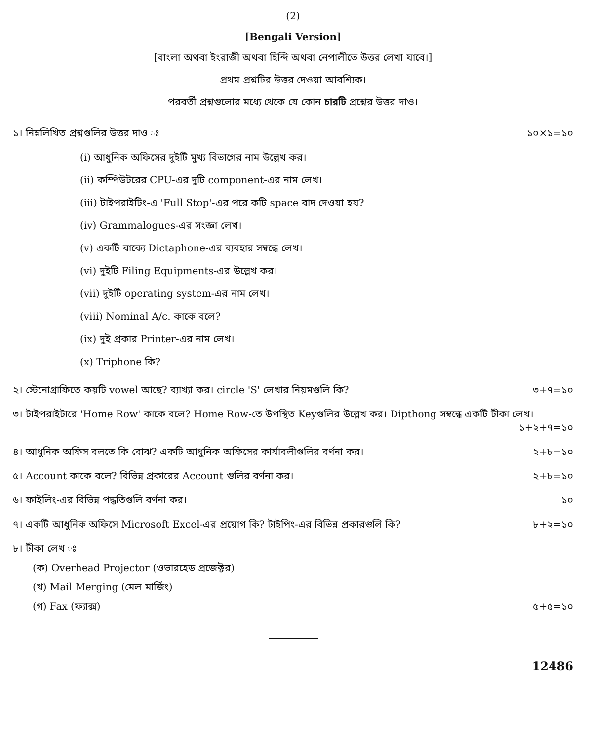(2)
[Bengali Version]
[বাংলা অথবা ইংরাজী অথবা হিন্দি অথবা নেপালীতে উত্তর লেখা যাবে।]
প্রথম প্রশ্নটির উত্তর দেওয়া আবশ্যিক।
পরবর্তী প্রশ্নগুলোর মধ্যে থেকে যে কোন চারটি প্রশ্নের উত্তর দাও।
১। নিম্নলিখিত প্রশ্নগুলির উত্তর দাও ঃ ১০×১=১০
(i) আধুনিক অফিসের দুইটি মুখ্য বিভাগের নাম উল্লেখ কর।
(ii) কম্পিউটরের CPU-এর দুটি component-এর নাম লেখ।
(iii) টাইপরাইটিং-এ 'Full Stop'-এর পরে কটি space বাদ দেওয়া হয়?
(iv) Grammalogues-এর সংজ্ঞা লেখ।
(v) একটি বাক্যে Dictaphone-এর ব্যবহার সম্বন্ধে লেখ।
(vi) দুইটি Filing Equipments-এর উল্লেখ কর।
(vii) দুইটি operating system-এর নাম লেখ।
(viii) Nominal A/c. কাকে বলে?
(ix) দুই প্রকার Printer-এর নাম লেখ।
(x) Triphone কি?
২। স্টেনোগ্রাফিতে কয়টি vowel আছে? ব্যাখ্যা কর। circle 'S' লেখার নিয়মগুলি কি? ৩+৭=১০
৩। টাইপরাইটারে 'Home Row' কাকে বলে? Home Row-তে উপস্থিত Keyগুলির উল্লেখ কর। Dipthong সম্বন্ধে একটি টীকা লেখ।
১+২+৭=১০
৪। আধুনিক অফিস বলতে কি বোঝ? একটি আধুনিক অফিসের কার্যাবলীগুলির বর্ণনা কর। ২+৮=১০
৫। Account কাকে বলে? বিভিন্ন প্রকারের Account গুলির বর্ণনা কর। ২+৮=১০
৬। ফাইলিং-এর বিভিন্ন পদ্ধতিগুলি বর্ণনা কর। ১০
৭। একটি আধুনিক অফিসে Microsoft Excel-এর প্রয়োগ কি? টাইপিং-এর বিভিন্ন প্রকারগুলি কি? ৮+২=১০
৮। টীকা লেখ ঃ
(ক) Overhead Projector (ওভারহেড প্রজেক্টর)
(খ) Mail Merging (মেল মার্জিং)
(গ) Fax (ফ্যাক্স) ৫+৫=১০
12486